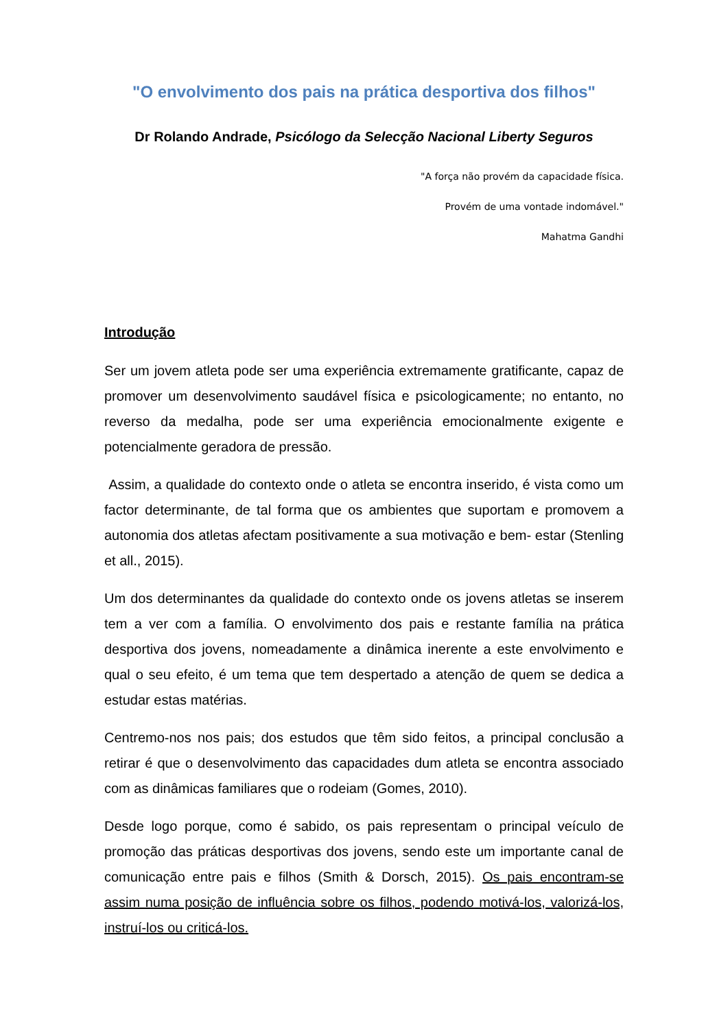"O envolvimento dos pais na prática desportiva dos filhos"
Dr Rolando Andrade, Psicólogo da Selecção Nacional Liberty Seguros
"A força não provém da capacidade física.
Provém de uma vontade indomável."
Mahatma Gandhi
Introdução
Ser um jovem atleta pode ser uma experiência extremamente gratificante, capaz de promover um desenvolvimento saudável física e psicologicamente; no entanto, no reverso da medalha, pode ser uma experiência emocionalmente exigente e potencialmente geradora de pressão.
Assim, a qualidade do contexto onde o atleta se encontra inserido, é vista como um factor determinante, de tal forma que os ambientes que suportam e promovem a autonomia dos atletas afectam positivamente a sua motivação e bem- estar (Stenling et all., 2015).
Um dos determinantes da qualidade do contexto onde os jovens atletas se inserem tem a ver com a família. O envolvimento dos pais e restante família na prática desportiva dos jovens, nomeadamente a dinâmica inerente a este envolvimento e qual o seu efeito, é um tema que tem despertado a atenção de quem se dedica a estudar estas matérias.
Centremo-nos nos pais; dos estudos que têm sido feitos, a principal conclusão a retirar é que o desenvolvimento das capacidades dum atleta se encontra associado com as dinâmicas familiares que o rodeiam (Gomes, 2010).
Desde logo porque, como é sabido, os pais representam o principal veículo de promoção das práticas desportivas dos jovens, sendo este um importante canal de comunicação entre pais e filhos (Smith & Dorsch, 2015). Os pais encontram-se assim numa posição de influência sobre os filhos, podendo motivá-los, valorizá-los, instruí-los ou criticá-los.